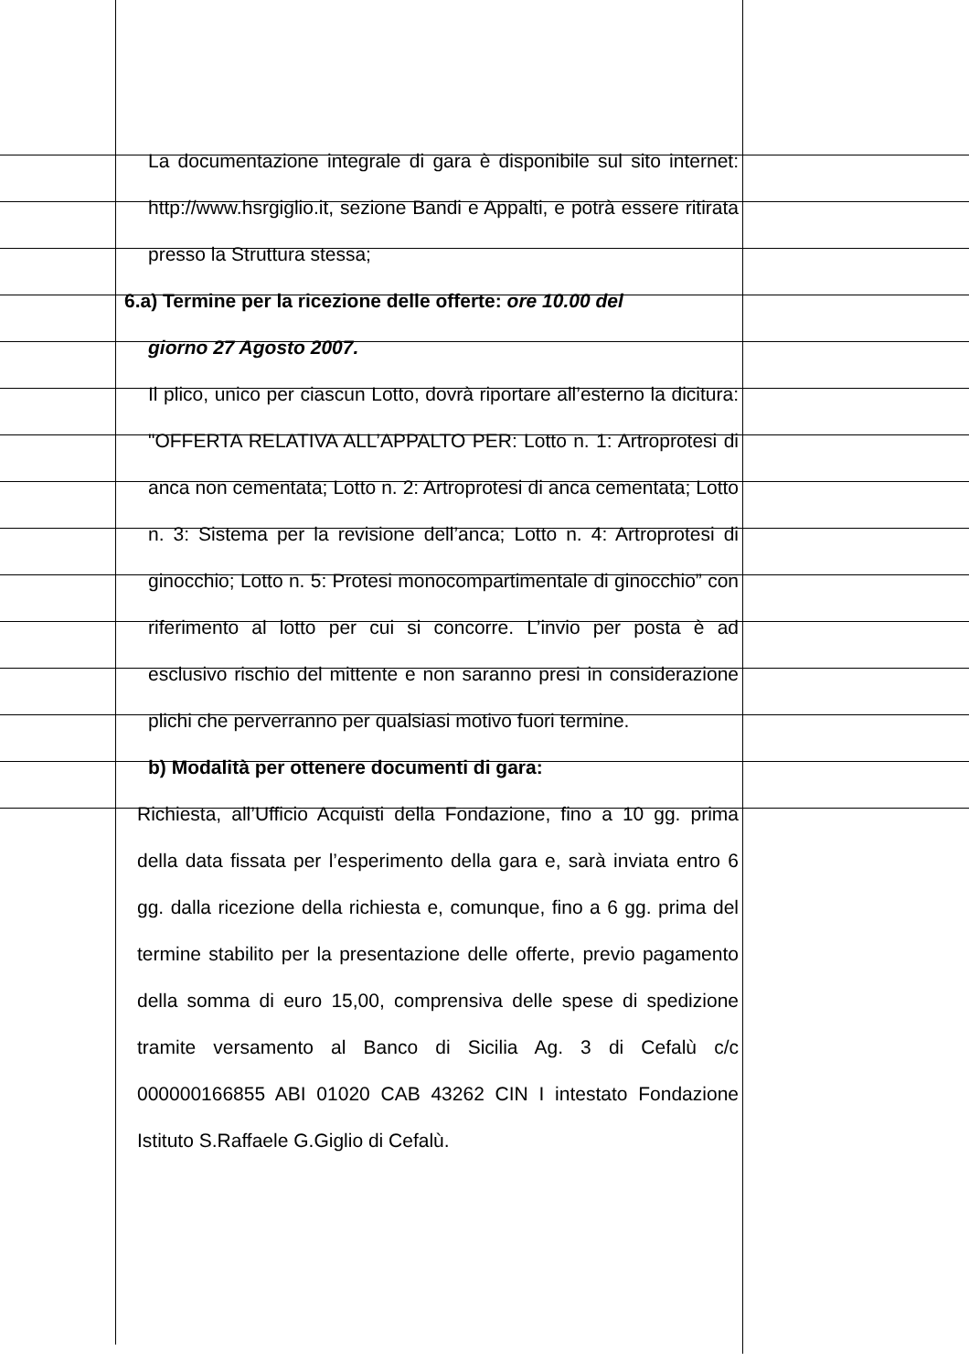La documentazione integrale di gara è disponibile sul sito internet: http://www.hsrgiglio.it, sezione Bandi e Appalti, e potrà essere ritirata presso la Struttura stessa;
6.a) Termine per la ricezione delle offerte: ore 10.00 del
giorno 27 Agosto 2007.
Il plico, unico per ciascun Lotto, dovrà riportare all’esterno la dicitura: "OFFERTA RELATIVA ALL’APPALTO PER: Lotto n. 1: Artroprotesi di anca non cementata; Lotto n. 2: Artroprotesi di anca cementata; Lotto n. 3: Sistema per la revisione dell’anca; Lotto n. 4: Artroprotesi di ginocchio; Lotto n. 5: Protesi monocompartimentale di ginocchio” con riferimento al lotto per cui si concorre. L’invio per posta è ad esclusivo rischio del mittente e non saranno presi in considerazione plichi che perverranno per qualsiasi motivo fuori termine.
b) Modalità per ottenere documenti di gara:
Richiesta, all’Ufficio Acquisti della Fondazione, fino a 10 gg. prima della data fissata per l’esperimento della gara e, sarà inviata entro 6 gg. dalla ricezione della richiesta e, comunque, fino a 6 gg. prima del termine stabilito per la presentazione delle offerte, previo pagamento della somma di euro 15,00, comprensiva delle spese di spedizione tramite versamento al Banco di Sicilia Ag. 3 di Cefalù c/c 000000166855 ABI 01020 CAB 43262 CIN I intestato Fondazione Istituto S.Raffaele G.Giglio di Cefalù.